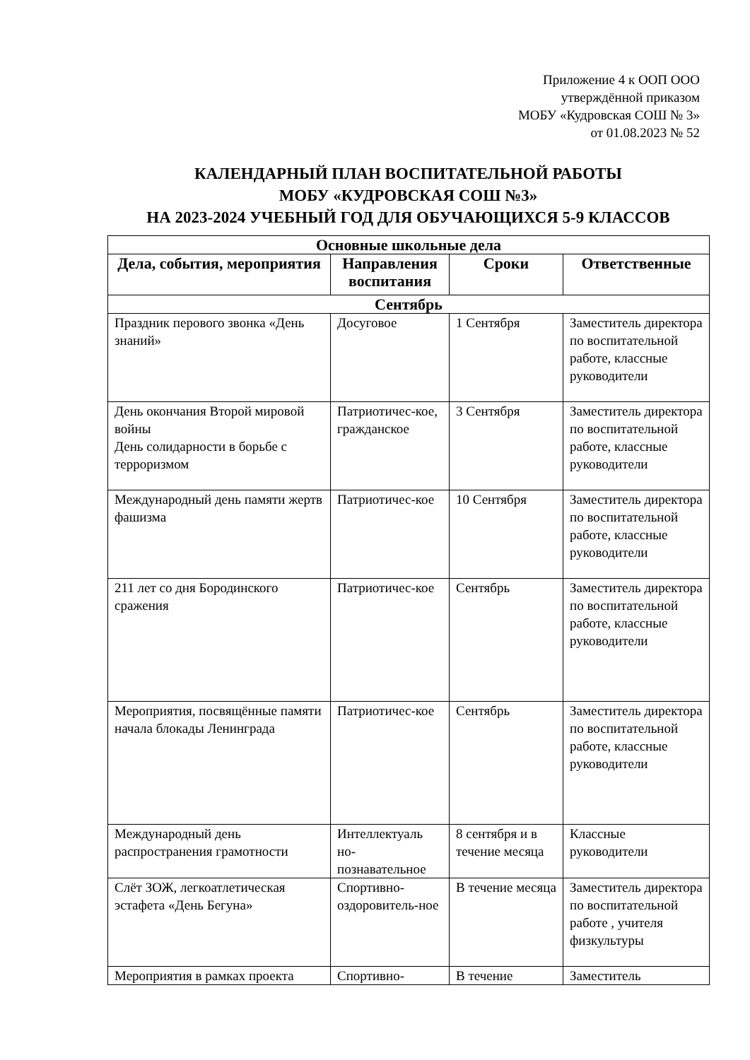Приложение 4 к ООП ООО
утверждённой приказом
МОБУ «Кудровская СОШ № 3»
от 01.08.2023 № 52
КАЛЕНДАРНЫЙ ПЛАН ВОСПИТАТЕЛЬНОЙ РАБОТЫ
МОБУ «КУДРОВСКАЯ СОШ №3»
НА 2023-2024 УЧЕБНЫЙ ГОД ДЛЯ ОБУЧАЮЩИХСЯ 5-9 КЛАССОВ
| Основные школьные дела | | | |
| --- | --- | --- | --- |
| Дела, события, мероприятия | Направления воспитания | Сроки | Ответственные |
| Сентябрь | | | |
| Праздник перового звонка «День знаний» | Досуговое | 1 Сентября | Заместитель директора по воспитательной работе, классные руководители |
| День окончания Второй мировой войны День солидарности в борьбе с терроризмом | Патриотичес-кое, гражданское | 3 Сентября | Заместитель директора по воспитательной работе, классные руководители |
| Международный день памяти жертв фашизма | Патриотичес-кое | 10 Сентября | Заместитель директора по воспитательной работе, классные руководители |
| 211 лет со дня Бородинского сражения | Патриотичес-кое | Сентябрь | Заместитель директора по воспитательной работе, классные руководители |
| Мероприятия, посвящённые памяти начала блокады Ленинграда | Патриотичес-кое | Сентябрь | Заместитель директора по воспитательной работе, классные руководители |
| Международный день распространения грамотности | Интеллектуаль но-познавательное | 8 сентября и в течение месяца | Классные руководители |
| Слёт ЗОЖ, легкоатлетическая эстафета «День Бегуна» | Спортивно-оздоровитель-ное | В течение месяца | Заместитель директора по воспитательной работе , учителя физкультуры |
| Мероприятия в рамках проекта | Спортивно- | В течение | Заместитель |